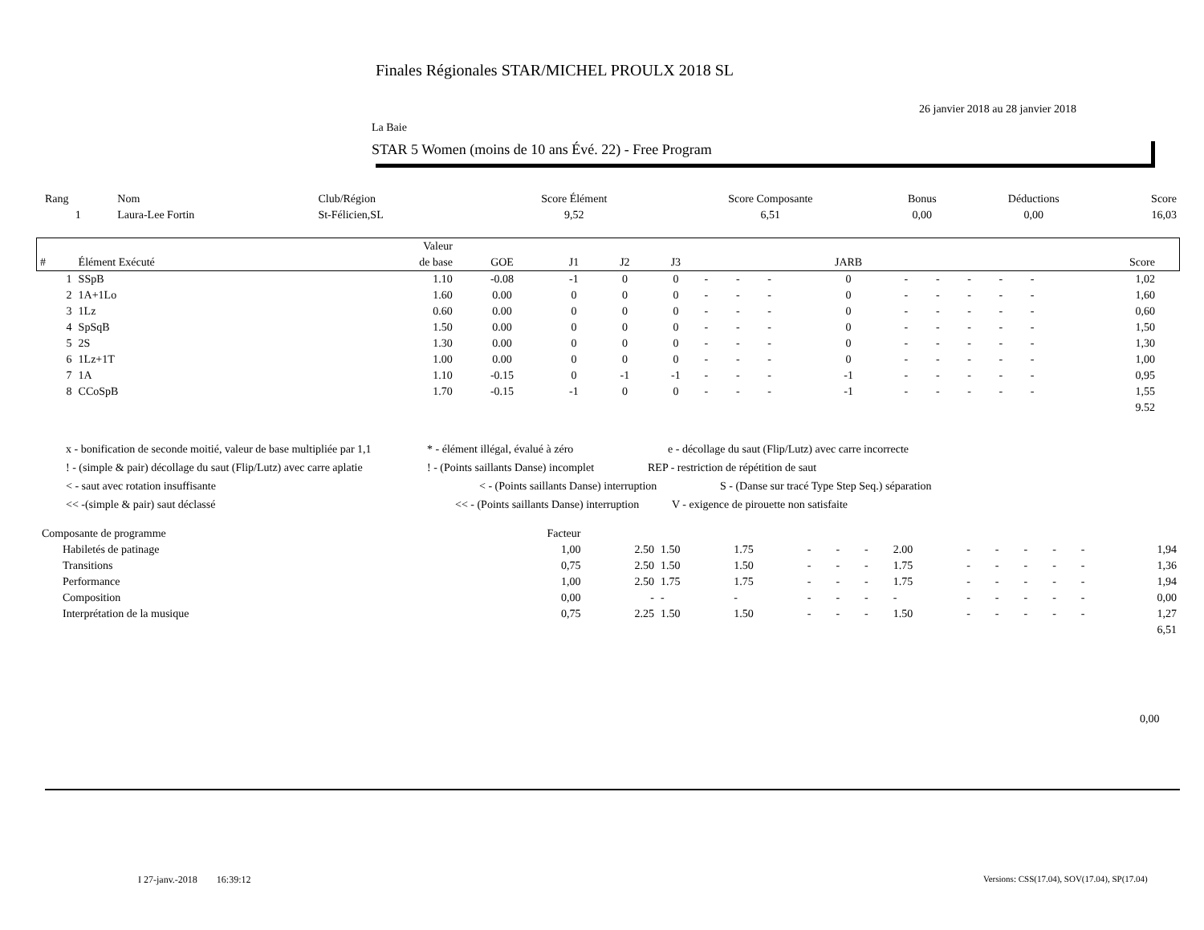Finales Régionales STAR/MICHEL PROULX 2018 SL
26 janvier 2018 au 28 janvier 2018
La Baie
STAR 5 Women (moins de 10 ans Évé. 22) - Free Program
| Rang | Nom | Club/Région | Score Élément | Score Composante | Bonus | Déductions | Score |
| --- | --- | --- | --- | --- | --- | --- | --- |
| 1 | Laura-Lee Fortin | St-Félicien,SL | 9,52 | 6,51 | 0,00 | 0,00 | 16,03 |
| | | Valeur | | | | | | | | | | | | | | | |
| # | Élément Exécuté | de base | GOE | J1 | J2 | J3 | | | | JARB | | | | | | Score | |
| 1 | SSpB | 1.10 | -0.08 | -1 | 0 | 0 | - | - | - | 0 | - | - | - | - | - | 1,02 | |
| 2 | 1A+1Lo | 1.60 | 0.00 | 0 | 0 | 0 | - | - | - | 0 | - | - | - | - | - | 1,60 | |
| 3 | 1Lz | 0.60 | 0.00 | 0 | 0 | 0 | - | - | - | 0 | - | - | - | - | - | 0,60 | |
| 4 | SpSqB | 1.50 | 0.00 | 0 | 0 | 0 | - | - | - | 0 | - | - | - | - | - | 1,50 | |
| 5 | 2S | 1.30 | 0.00 | 0 | 0 | 0 | - | - | - | 0 | - | - | - | - | - | 1,30 | |
| 6 | 1Lz+1T | 1.00 | 0.00 | 0 | 0 | 0 | - | - | - | 0 | - | - | - | - | - | 1,00 | |
| 7 | 1A | 1.10 | -0.15 | 0 | -1 | -1 | - | - | - | -1 | - | - | - | - | - | 0,95 | |
| 8 | CCoSpB | 1.70 | -0.15 | -1 | 0 | 0 | - | - | - | -1 | - | - | - | - | - | 1,55 | |
| | | | | | | | | | | | | | | | | 9.52 | |
x - bonification de seconde moitié, valeur de base multipliée par 1,1 * - élément illégal, évalué à zéro e - décollage du saut (Flip/Lutz) avec carre incorrecte
! - (simple & pair) décollage du saut (Flip/Lutz) avec carre aplatie! - (Points saillants Danse) incomplet REP - restriction de répétition de saut
< - saut avec rotation insuffisante < - (Points saillants Danse) interruption S - (Danse sur tracé Type Step Seq.) séparation
<< -(simple & pair) saut déclassé << - (Points saillants Danse) interruption V - exigence de pirouette non satisfaite
| Composante de programme | Facteur | | | | | | | | | | | | | |
| Habiletés de patinage | 1,00 | 2.50 | 1.50 | 1.75 | - | - | - | 2.00 | - | - | - | - | - | 1,94 |
| Transitions | 0,75 | 2.50 | 1.50 | 1.50 | - | - | - | 1.75 | - | - | - | - | - | 1,36 |
| Performance | 1,00 | 2.50 | 1.75 | 1.75 | - | - | - | 1.75 | - | - | - | - | - | 1,94 |
| Composition | 0,00 | - | - | - | - | - | - | - | - | - | - | - | - | 0,00 |
| Interprétation de la musique | 0,75 | 2.25 | 1.50 | 1.50 | - | - | - | 1.50 | - | - | - | - | - | 1,27 |
| | | | | | | | | | | | | | | 6,51 |
0,00
I 27-janv.-2018 16:39:12
Versions: CSS(17.04), SOV(17.04), SP(17.04)